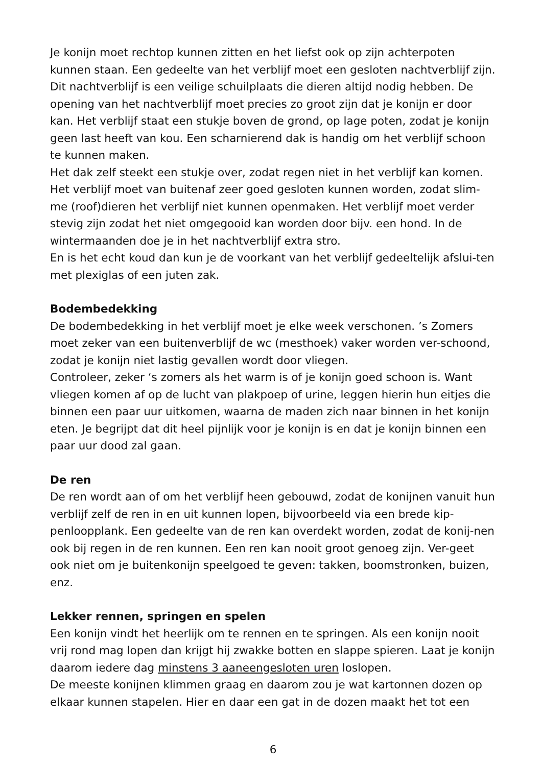Je konijn moet rechtop kunnen zitten en het liefst ook op zijn achterpoten kunnen staan. Een gedeelte van het verblijf moet een gesloten nachtverblijf zijn. Dit nachtverblijf is een veilige schuilplaats die dieren altijd nodig hebben. De opening van het nachtverblijf moet precies zo groot zijn dat je konijn er door kan. Het verblijf staat een stukje boven de grond, op lage poten, zodat je konijn geen last heeft van kou. Een scharnierend dak is handig om het verblijf schoon te kunnen maken.
Het dak zelf steekt een stukje over, zodat regen niet in het verblijf kan komen. Het verblijf moet van buitenaf zeer goed gesloten kunnen worden, zodat slim-me (roof)dieren het verblijf niet kunnen openmaken. Het verblijf moet verder stevig zijn zodat het niet omgegooid kan worden door bijv. een hond. In de wintermaanden doe je in het nachtverblijf extra stro.
En is het echt koud dan kun je de voorkant van het verblijf gedeeltelijk afslui-ten met plexiglas of een juten zak.
Bodembedekking
De bodembedekking in het verblijf moet je elke week verschonen. ’s Zomers moet zeker van een buitenverblijf de wc (mesthoek) vaker worden ver-schoond, zodat je konijn niet lastig gevallen wordt door vliegen.
Controleer, zeker ‘s zomers als het warm is of je konijn goed schoon is. Want vliegen komen af op de lucht van plakpoep of urine, leggen hierin hun eitjes die binnen een paar uur uitkomen, waarna de maden zich naar binnen in het konijn eten. Je begrijpt dat dit heel pijnlijk voor je konijn is en dat je konijn binnen een paar uur dood zal gaan.
De ren
De ren wordt aan of om het verblijf heen gebouwd, zodat de konijnen vanuit hun verblijf zelf de ren in en uit kunnen lopen, bijvoorbeeld via een brede kip-penloopplank. Een gedeelte van de ren kan overdekt worden, zodat de konij-nen ook bij regen in de ren kunnen. Een ren kan nooit groot genoeg zijn. Ver-geet ook niet om je buitenkonijn speelgoed te geven: takken, boomstronken, buizen, enz.
Lekker rennen, springen en spelen
Een konijn vindt het heerlijk om te rennen en te springen. Als een konijn nooit vrij rond mag lopen dan krijgt hij zwakke botten en slappe spieren. Laat je konijn daarom iedere dag minstens 3 aaneengesloten uren loslopen.
De meeste konijnen klimmen graag en daarom zou je wat kartonnen dozen op elkaar kunnen stapelen. Hier en daar een gat in de dozen maakt het tot een
6